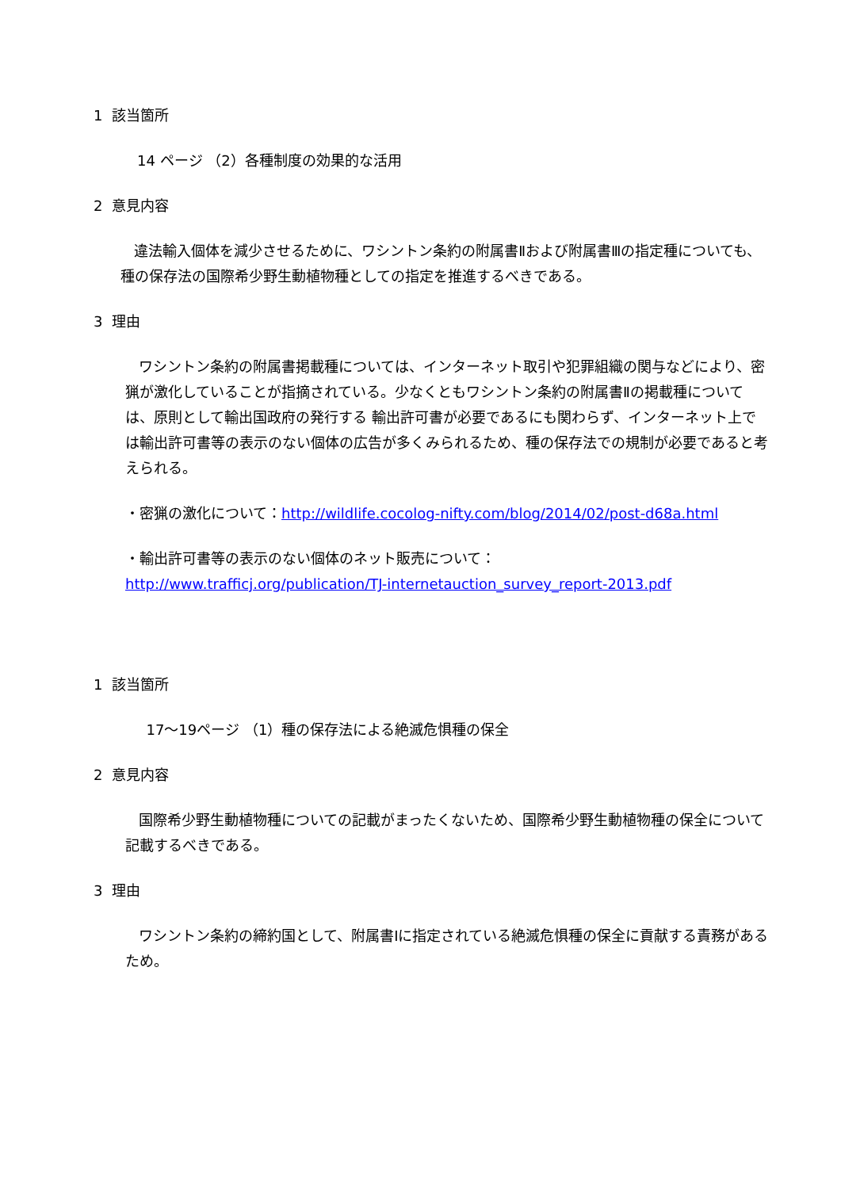1 該当箇所
14 ページ （2）各種制度の効果的な活用
2 意見内容
違法輸入個体を減少させるために、ワシントン条約の附属書Ⅱおよび附属書Ⅲの指定種についても、種の保存法の国際希少野生動植物種としての指定を推進するべきである。
3 理由
ワシントン条約の附属書掲載種については、インターネット取引や犯罪組織の関与などにより、密猟が激化していることが指摘されている。少なくともワシントン条約の附属書Ⅱの掲載種については、原則として輸出国政府の発行する 輸出許可書が必要であるにも関わらず、インターネット上では輸出許可書等の表示のない個体の広告が多くみられるため、種の保存法での規制が必要であると考えられる。
・密猟の激化について：http://wildlife.cocolog-nifty.com/blog/2014/02/post-d68a.html
・輸出許可書等の表示のない個体のネット販売について：
http://www.trafficj.org/publication/TJ-internetauction_survey_report-2013.pdf
1 該当箇所
17～19ページ （1）種の保存法による絶滅危惧種の保全
2 意見内容
国際希少野生動植物種についての記載がまったくないため、国際希少野生動植物種の保全について記載するべきである。
3 理由
ワシントン条約の締約国として、附属書Ⅰに指定されている絶滅危惧種の保全に貢献する責務があるため。